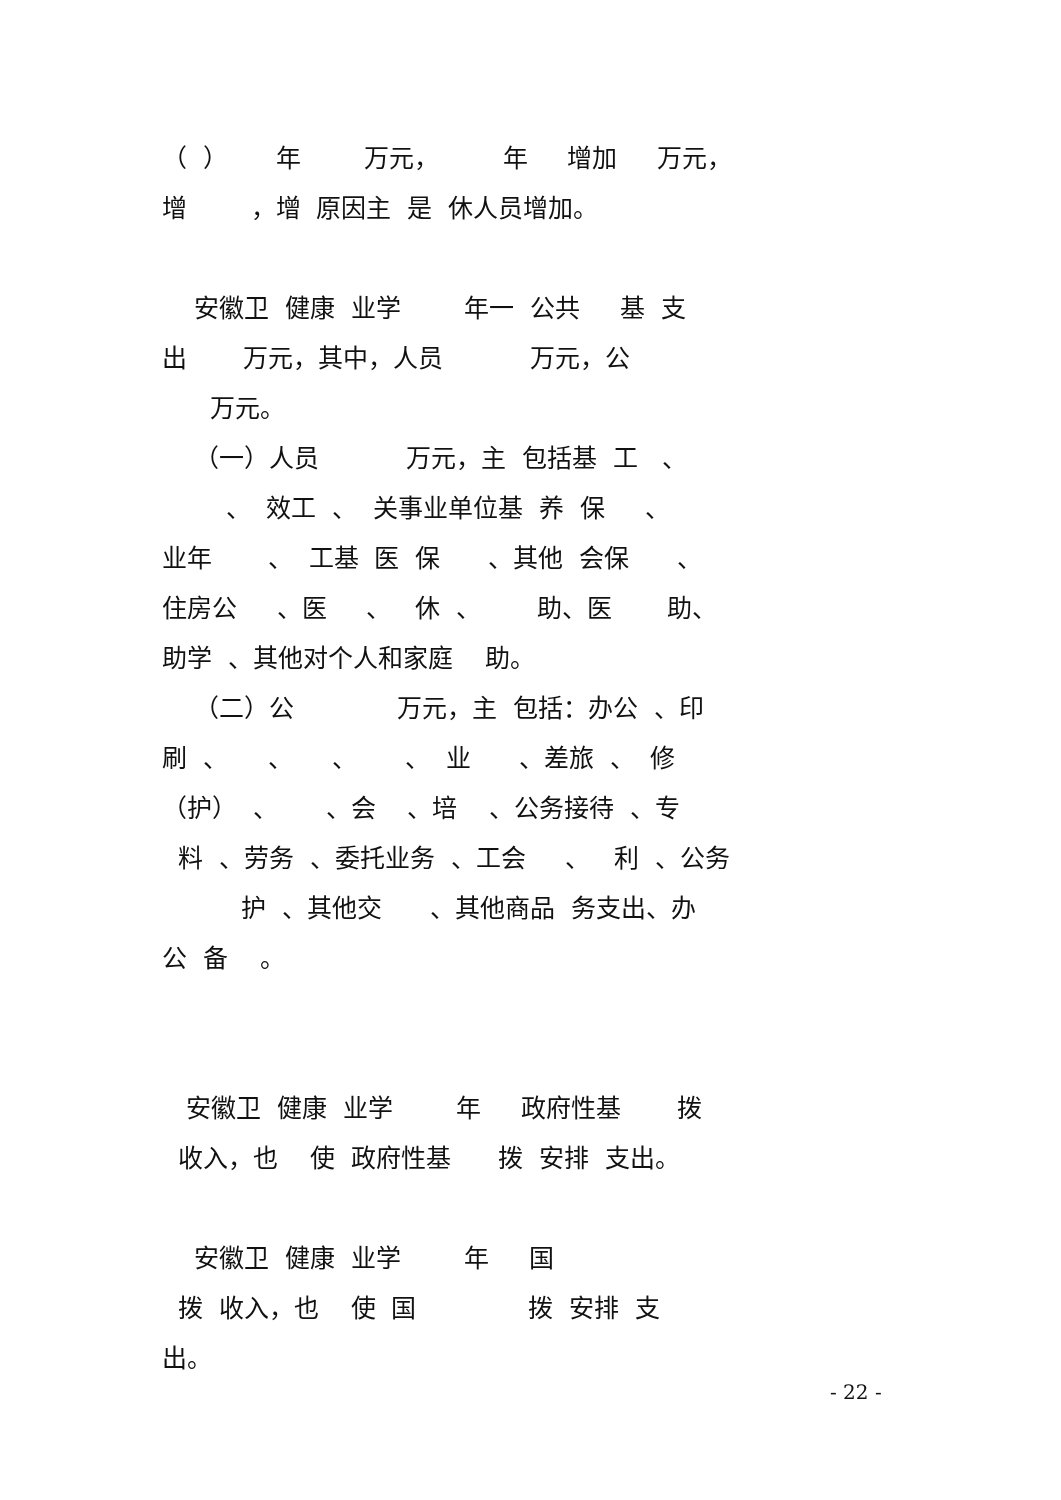（ ） 年 万元， 年 增加 万元，
增 ，增 原因主 是 休人员增加。
安徽卫 健康 业学 年一 公共 基 支
出 万元，其中，人员 万元，公
万元。
（一）人员 万元，主 包括基 工 、
、 效工 、 关事业单位基 养 保 、
业年 、 工基 医 保 、其他 会保 、
住房公 、医 、 休 、 助、医 助、
助学 、其他对个人和家庭 助。
（二）公 万元，主 包括：办公 、印
刷 、 、 、 、 业 、差旅 、 修
（护） 、 、会 、培 、公务接待 、专
料 、劳务 、委托业务 、工会 、 利 、公务
护 、其他交 、其他商品 务支出、办
公 备 。
安徽卫 健康 业学 年 政府性基 拨
收入，也 使 政府性基 拨 安排 支出。
安徽卫 健康 业学 年 国
拨 收入，也 使 国 拨 安排 支
出。
- 22 -